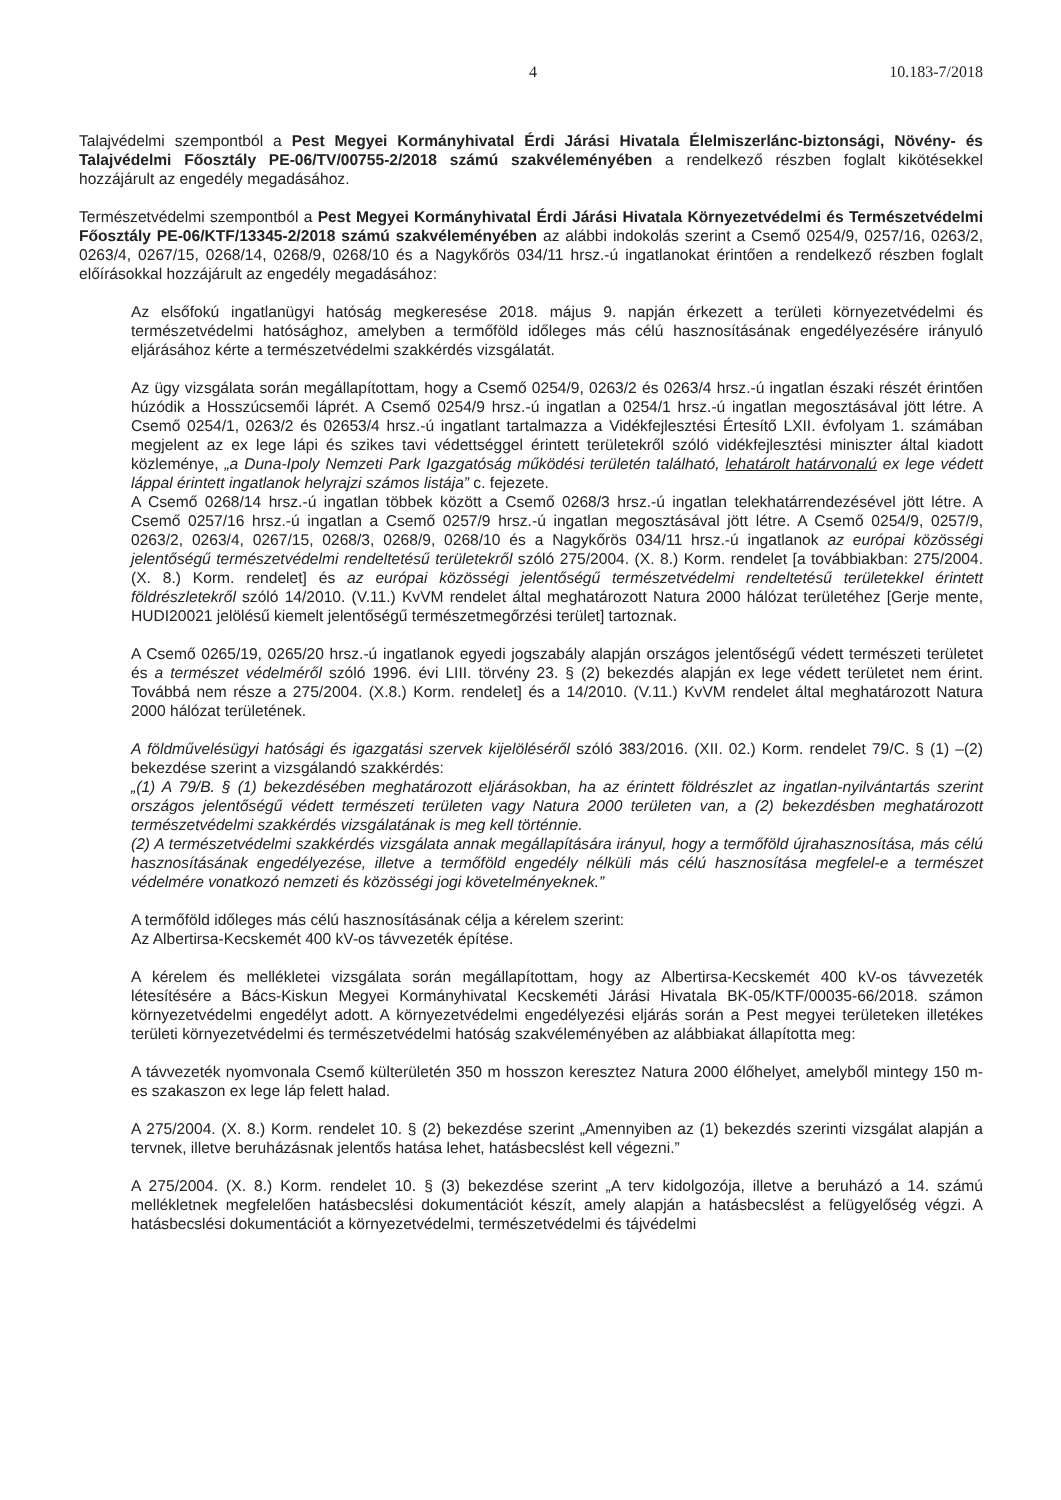4 10.183-7/2018
Talajvédelmi szempontból a Pest Megyei Kormányhivatal Érdi Járási Hivatala Élelmiszerlánc-biztonsági, Növény- és Talajvédelmi Főosztály PE-06/TV/00755-2/2018 számú szakvéleményében a rendelkező részben foglalt kikötésekkel hozzájárult az engedély megadásához.
Természetvédelmi szempontból a Pest Megyei Kormányhivatal Érdi Járási Hivatala Környezetvédelmi és Természetvédelmi Főosztály PE-06/KTF/13345-2/2018 számú szakvéleményében az alábbi indokolás szerint a Csemő 0254/9, 0257/16, 0263/2, 0263/4, 0267/15, 0268/14, 0268/9, 0268/10 és a Nagykőrös 034/11 hrsz.-ú ingatlanokat érintően a rendelkező részben foglalt előírásokkal hozzájárult az engedély megadásához:
Az elsőfokú ingatlanügyi hatóság megkeresése 2018. május 9. napján érkezett a területi környezetvédelmi és természetvédelmi hatósághoz, amelyben a termőföld időleges más célú hasznosításának engedélyezésére irányuló eljárásához kérte a természetvédelmi szakkérdés vizsgálatát.
Az ügy vizsgálata során megállapítottam, hogy a Csemő 0254/9, 0263/2 és 0263/4 hrsz.-ú ingatlan északi részét érintően húzódik a Hosszúcsemői láprét. A Csemő 0254/9 hrsz.-ú ingatlan a 0254/1 hrsz.-ú ingatlan megosztásával jött létre. A Csemő 0254/1, 0263/2 és 02653/4 hrsz.-ú ingatlant tartalmazza a Vidékfejlesztési Értesítő LXII. évfolyam 1. számában megjelent az ex lege lápi és szikes tavi védettséggel érintett területekről szóló vidékfejlesztési miniszter által kiadott közleménye, „a Duna-Ipoly Nemzeti Park Igazgatóság működési területén található, lehatárolt határvonalú ex lege védett láppal érintett ingatlanok helyrajzi számos listája” c. fejezete.
A Csemő 0268/14 hrsz.-ú ingatlan többek között a Csemő 0268/3 hrsz.-ú ingatlan telekhatárrendezésével jött létre. A Csemő 0257/16 hrsz.-ú ingatlan a Csemő 0257/9 hrsz.-ú ingatlan megosztásával jött létre. A Csemő 0254/9, 0257/9, 0263/2, 0263/4, 0267/15, 0268/3, 0268/9, 0268/10 és a Nagykőrös 034/11 hrsz.-ú ingatlanok az európai közösségi jelentőségű természetvédelmi rendeltetésű területekről szóló 275/2004. (X. 8.) Korm. rendelet [a továbbiakban: 275/2004. (X. 8.) Korm. rendelet] és az európai közösségi jelentőségű természetvédelmi rendeltetésű területekkel érintett földrészletekről szóló 14/2010. (V.11.) KvVM rendelet által meghatározott Natura 2000 hálózat területéhez [Gerje mente, HUDI20021 jelölésű kiemelt jelentőségű természetmegőrzési terület] tartoznak.
A Csemő 0265/19, 0265/20 hrsz.-ú ingatlanok egyedi jogszabály alapján országos jelentőségű védett természeti területet és a természet védelméről szóló 1996. évi LIII. törvény 23. § (2) bekezdés alapján ex lege védett területet nem érint. Továbbá nem része a 275/2004. (X.8.) Korm. rendelet] és a 14/2010. (V.11.) KvVM rendelet által meghatározott Natura 2000 hálózat területének.
A földművelésügyi hatósági és igazgatási szervek kijelöléséről szóló 383/2016. (XII. 02.) Korm. rendelet 79/C. § (1) –(2) bekezdése szerint a vizsgálandó szakkérdés:
„(1) A 79/B. § (1) bekezdésében meghatározott eljárásokban, ha az érintett földrészlet az ingatlan-nyilvántartás szerint országos jelentőségű védett természeti területen vagy Natura 2000 területen van, a (2) bekezdésben meghatározott természetvédelmi szakkérdés vizsgálatának is meg kell történnie.
(2) A természetvédelmi szakkérdés vizsgálata annak megállapítására irányul, hogy a termőföld újrahasznosítása, más célú hasznosításának engedélyezése, illetve a termőföld engedély nélküli más célú hasznosítása megfelel-e a természet védelmére vonatkozó nemzeti és közösségi jogi követelményeknek.”
A termőföld időleges más célú hasznosításának célja a kérelem szerint:
Az Albertirsa-Kecskemét 400 kV-os távvezeték építése.
A kérelem és mellékletei vizsgálata során megállapítottam, hogy az Albertirsa-Kecskemét 400 kV-os távvezeték létesítésére a Bács-Kiskun Megyei Kormányhivatal Kecskeméti Járási Hivatala BK-05/KTF/00035-66/2018. számon környezetvédelmi engedélyt adott. A környezetvédelmi engedélyezési eljárás során a Pest megyei területeken illetékes területi környezetvédelmi és természetvédelmi hatóság szakvéleményében az alábbiakat állapította meg:
A távvezeték nyomvonala Csemő külterületén 350 m hosszon keresztez Natura 2000 élőhelyet, amelyből mintegy 150 m-es szakaszon ex lege láp felett halad.
A 275/2004. (X. 8.) Korm. rendelet 10. § (2) bekezdése szerint „Amennyiben az (1) bekezdés szerinti vizsgálat alapján a tervnek, illetve beruházásnak jelentős hatása lehet, hatásbecslést kell végezni.”
A 275/2004. (X. 8.) Korm. rendelet 10. § (3) bekezdése szerint „A terv kidolgozója, illetve a beruházó a 14. számú mellékletnek megfelelően hatásbecslési dokumentációt készít, amely alapján a hatásbecslést a felügyelőség végzi. A hatásbecslési dokumentációt a környezetvédelmi, természetvédelmi és tájvédelmi